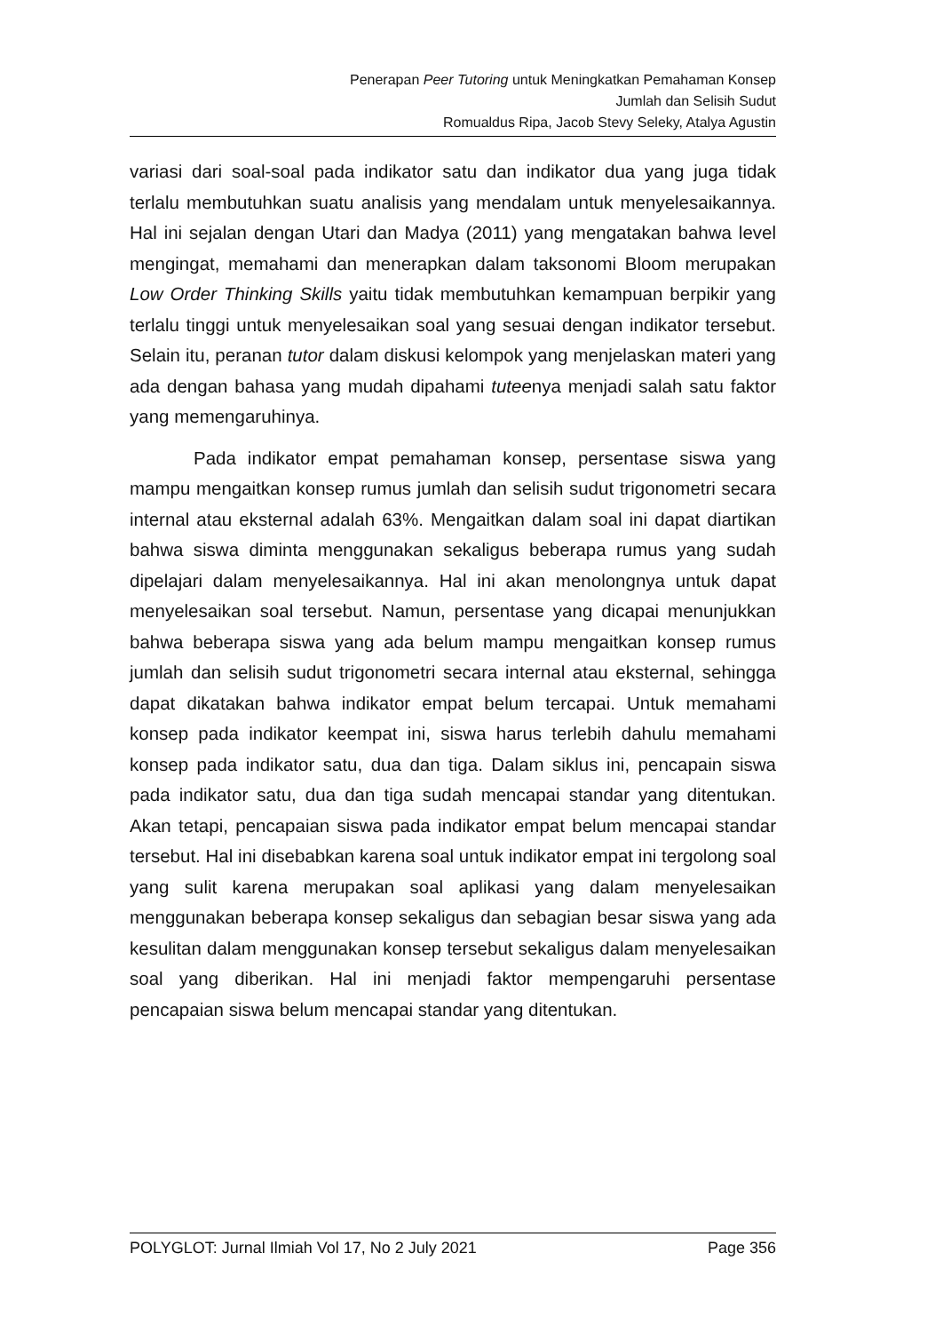Penerapan Peer Tutoring untuk Meningkatkan Pemahaman Konsep
Jumlah dan Selisih Sudut
Romualdus Ripa, Jacob Stevy Seleky, Atalya Agustin
variasi dari soal-soal pada indikator satu dan indikator dua yang juga tidak terlalu membutuhkan suatu analisis yang mendalam untuk menyelesaikannya. Hal ini sejalan dengan Utari dan Madya (2011) yang mengatakan bahwa level mengingat, memahami dan menerapkan dalam taksonomi Bloom merupakan Low Order Thinking Skills yaitu tidak membutuhkan kemampuan berpikir yang terlalu tinggi untuk menyelesaikan soal yang sesuai dengan indikator tersebut. Selain itu, peranan tutor dalam diskusi kelompok yang menjelaskan materi yang ada dengan bahasa yang mudah dipahami tuteenya menjadi salah satu faktor yang memengaruhinya.
Pada indikator empat pemahaman konsep, persentase siswa yang mampu mengaitkan konsep rumus jumlah dan selisih sudut trigonometri secara internal atau eksternal adalah 63%. Mengaitkan dalam soal ini dapat diartikan bahwa siswa diminta menggunakan sekaligus beberapa rumus yang sudah dipelajari dalam menyelesaikannya. Hal ini akan menolongnya untuk dapat menyelesaikan soal tersebut. Namun, persentase yang dicapai menunjukkan bahwa beberapa siswa yang ada belum mampu mengaitkan konsep rumus jumlah dan selisih sudut trigonometri secara internal atau eksternal, sehingga dapat dikatakan bahwa indikator empat belum tercapai. Untuk memahami konsep pada indikator keempat ini, siswa harus terlebih dahulu memahami konsep pada indikator satu, dua dan tiga. Dalam siklus ini, pencapain siswa pada indikator satu, dua dan tiga sudah mencapai standar yang ditentukan. Akan tetapi, pencapaian siswa pada indikator empat belum mencapai standar tersebut. Hal ini disebabkan karena soal untuk indikator empat ini tergolong soal yang sulit karena merupakan soal aplikasi yang dalam menyelesaikan menggunakan beberapa konsep sekaligus dan sebagian besar siswa yang ada kesulitan dalam menggunakan konsep tersebut sekaligus dalam menyelesaikan soal yang diberikan. Hal ini menjadi faktor mempengaruhi persentase pencapaian siswa belum mencapai standar yang ditentukan.
POLYGLOT: Jurnal Ilmiah Vol 17, No 2 July 2021 Page 356